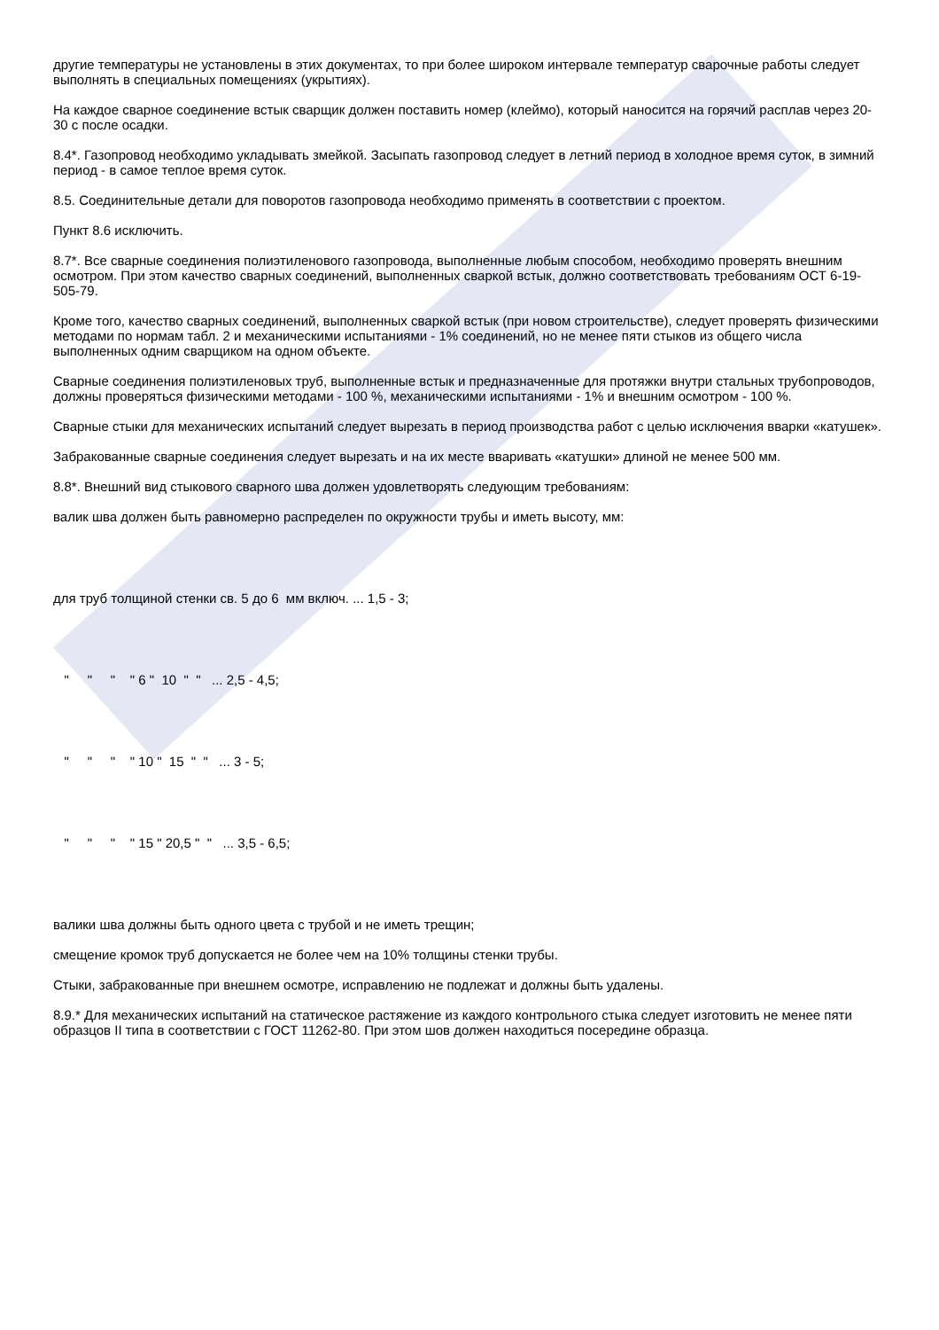другие температуры не установлены в этих документах, то при более широком интервале температур сварочные работы следует выполнять в специальных помещениях (укрытиях).
На каждое сварное соединение встык сварщик должен поставить номер (клеймо), который наносится на горячий расплав через 20-30 с после осадки.
8.4*. Газопровод необходимо укладывать змейкой. Засыпать газопровод следует в летний период в холодное время суток, в зимний период - в самое теплое время суток.
8.5. Соединительные детали для поворотов газопровода необходимо применять в соответствии с проектом.
Пункт 8.6 исключить.
8.7*. Все сварные соединения полиэтиленового газопровода, выполненные любым способом, необходимо проверять внешним осмотром. При этом качество сварных соединений, выполненных сваркой встык, должно соответствовать требованиям ОСТ 6-19-505-79.
Кроме того, качество сварных соединений, выполненных сваркой встык (при новом строительстве), следует проверять физическими методами по нормам табл. 2 и механическими испытаниями - 1% соединений, но не менее пяти стыков из общего числа выполненных одним сварщиком на одном объекте.
Сварные соединения полиэтиленовых труб, выполненные встык и предназначенные для протяжки внутри стальных трубопроводов, должны проверяться физическими методами - 100 %, механическими испытаниями - 1% и внешним осмотром - 100 %.
Сварные стыки для механических испытаний следует вырезать в период производства работ с целью исключения вварки «катушек».
Забракованные сварные соединения следует вырезать и на их месте вваривать «катушки» длиной не менее 500 мм.
8.8*. Внешний вид стыкового сварного шва должен удовлетворять следующим требованиям:
валик шва должен быть равномерно распределен по окружности трубы и иметь высоту, мм:
для труб толщиной стенки св. 5 до 6 мм включ. ... 1,5 - 3;
" " " " 6 " 10 " " ... 2,5 - 4,5;
" " " " 10 " 15 " " ... 3 - 5;
" " " " 15 " 20,5 " " ... 3,5 - 6,5;
валики шва должны быть одного цвета с трубой и не иметь трещин;
смещение кромок труб допускается не более чем на 10% толщины стенки трубы.
Стыки, забракованные при внешнем осмотре, исправлению не подлежат и должны быть удалены.
8.9.* Для механических испытаний на статическое растяжение из каждого контрольного стыка следует изготовить не менее пяти образцов II типа в соответствии с ГОСТ 11262-80. При этом шов должен находиться посередине образца.